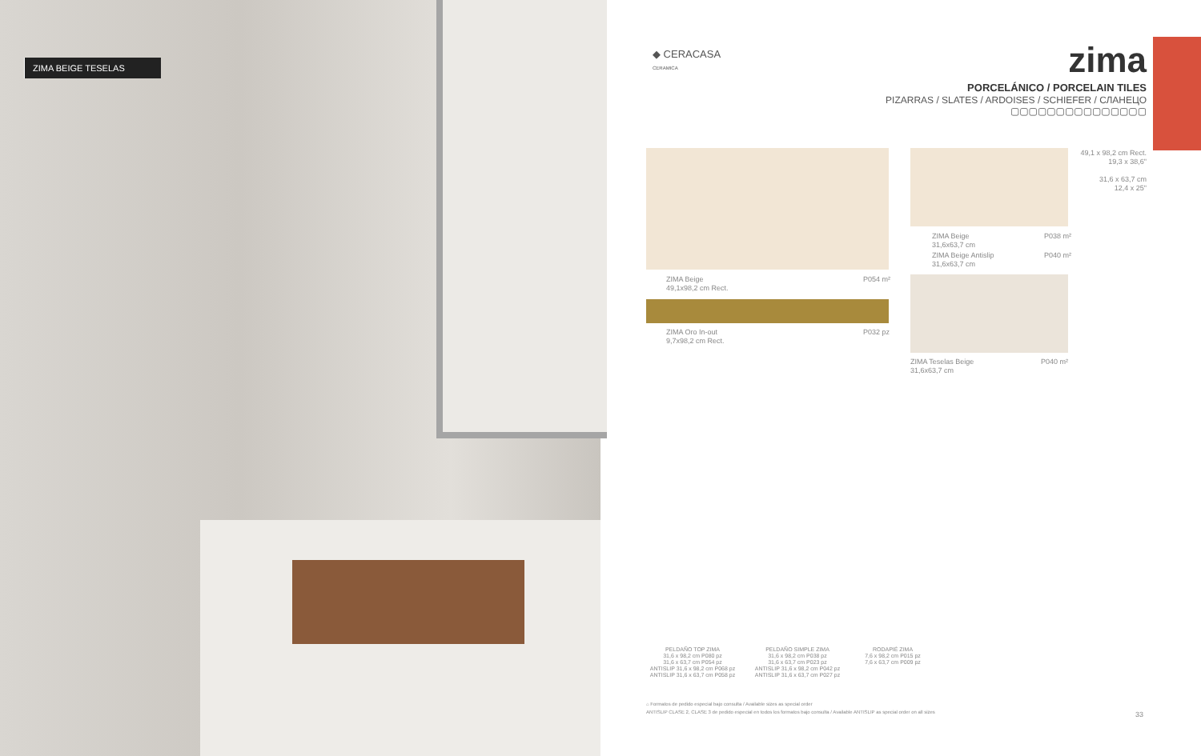ZIMA BEIGE TESELAS
◆ CERACASA
CERAMICA
zima
PORCELÁNICO / PORCELAIN TILES
PIZARRAS / SLATES / ARDOISES / SCHIEFER / СЛАНЕЦО
▢▢▢▢▢▢▢▢▢▢▢▢▢▢▢
ZIMA Beige
49,1x98,2 cm Rect.
P054 m²
ZIMA Oro In-out
9,7x98,2 cm Rect.
P032 pz
ZIMA Beige
31,6x63,7 cm
P038 m²
ZIMA Beige Antislip
31,6x63,7 cm
P040 m²
ZIMA Teselas Beige
31,6x63,7 cm
P040 m²
49,1 x 98,2 cm Rect.
19,3 x 38,6"
31,6 x 63,7 cm
12,4 x 25"
PELDAÑO TOP ZIMA
31,6 x 98,2 cm P080 pz
31,6 x 63,7 cm P054 pz
ANTISLIP 31,6 x 98,2 cm P068 pz
ANTISLIP 31,6 x 63,7 cm P058 pz
PELDAÑO SIMPLE ZIMA
31,6 x 98,2 cm P038 pz
31,6 x 63,7 cm P023 pz
ANTISLIP 31,6 x 98,2 cm P042 pz
ANTISLIP 31,6 x 63,7 cm P027 pz
RODAPIÉ ZIMA
7,6 x 98,2 cm P015 pz
7,6 x 63,7 cm P009 pz
⌂ Formatos de pedido especial bajo consulta / Available sizes as special order
ANTISLIP CLASE 2, CLASE 3 de pedido especial en todos los formatos bajo consulta / Available ANTISLIP as special order on all sizes
33